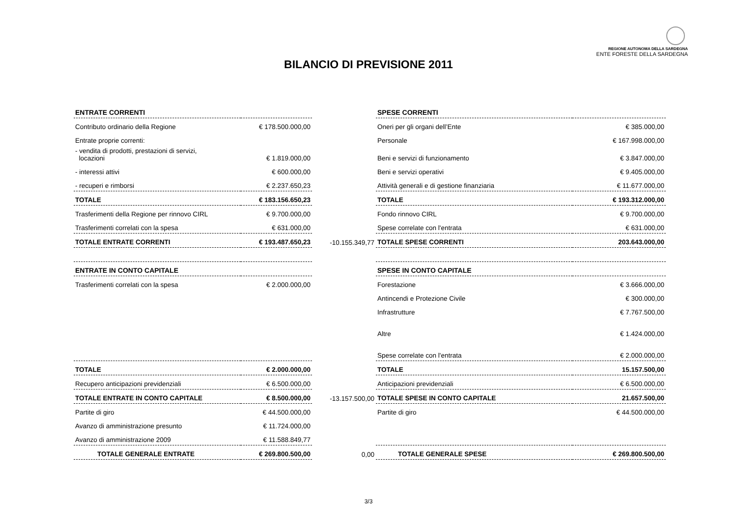REGIONE AUTONOMA DELLA SARDEGNA
ENTE FORESTE DELLA SARDEGNA
BILANCIO DI PREVISIONE 2011
| ENTRATE CORRENTI | | | SPESE CORRENTI | |
| Contributo ordinario della Regione | € 178.500.000,00 | | Oneri per gli organi dell’Ente | € 385.000,00 |
| Entrate proprie correnti: | | | Personale | € 167.998.000,00 |
| - vendita di prodotti, prestazioni di servizi, locazioni | € 1.819.000,00 | | Beni e servizi di funzionamento | € 3.847.000,00 |
| - interessi attivi | € 600.000,00 | | Beni e servizi operativi | € 9.405.000,00 |
| - recuperi e rimborsi | € 2.237.650,23 | | Attività generali e di gestione finanziaria | € 11.677.000,00 |
| TOTALE | € 183.156.650,23 | | TOTALE | € 193.312.000,00 |
| Trasferimenti della Regione per rinnovo CIRL | € 9.700.000,00 | | Fondo rinnovo CIRL | € 9.700.000,00 |
| Trasferimenti correlati con la spesa | € 631.000,00 | | Spese correlate con l'entrata | € 631.000,00 |
| TOTALE ENTRATE CORRENTI | € 193.487.650,23 | -10.155.349,77 | TOTALE SPESE CORRENTI | 203.643.000,00 |
| ENTRATE IN CONTO CAPITALE | | | SPESE IN CONTO CAPITALE | |
| Trasferimenti correlati con la spesa | € 2.000.000,00 | | Forestazione | € 3.666.000,00 |
| | | | Antincendi e Protezione Civile | € 300.000,00 |
| | | | Infrastrutture | € 7.767.500,00 |
| | | | Altre | € 1.424.000,00 |
| | | | Spese correlate con l'entrata | € 2.000.000,00 |
| TOTALE | € 2.000.000,00 | | TOTALE | 15.157.500,00 |
| Recupero anticipazioni previdenziali | € 6.500.000,00 | | Anticipazioni previdenziali | € 6.500.000,00 |
| TOTALE ENTRATE IN CONTO CAPITALE | € 8.500.000,00 | -13.157.500,00 | TOTALE SPESE IN CONTO CAPITALE | 21.657.500,00 |
| Partite di giro | € 44.500.000,00 | | Partite di giro | € 44.500.000,00 |
| Avanzo di amministrazione presunto | € 11.724.000,00 | | | |
| Avanzo di amministrazione 2009 | € 11.588.849,77 | | | |
| TOTALE GENERALE ENTRATE | € 269.800.500,00 | 0,00 | TOTALE GENERALE SPESE | € 269.800.500,00 |
3/3